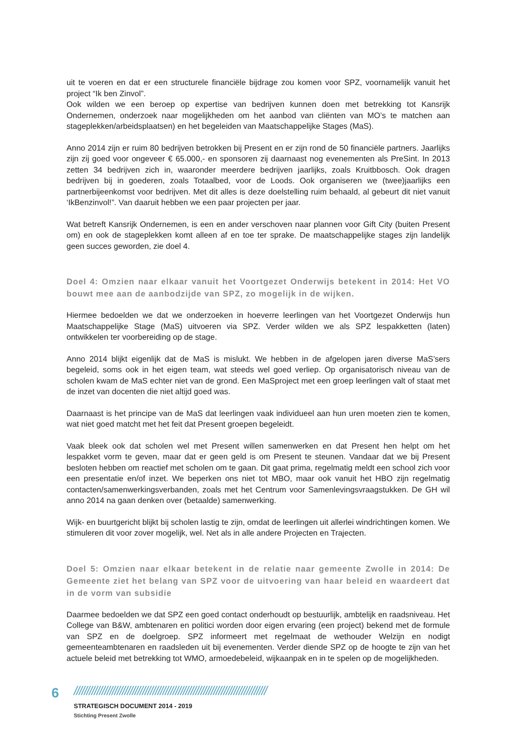uit te voeren en dat er een structurele financiële bijdrage zou komen voor SPZ, voornamelijk vanuit het project “Ik ben Zinvol”.
Ook wilden we een beroep op expertise van bedrijven kunnen doen met betrekking tot Kansrijk Ondernemen, onderzoek naar mogelijkheden om het aanbod van cliënten van MO’s te matchen aan stageplekken/arbeidsplaatsen) en het begeleiden van Maatschappelijke Stages (MaS).
Anno 2014 zijn er ruim 80 bedrijven betrokken bij Present en er zijn rond de 50 financiële partners. Jaarlijks zijn zij goed voor ongeveer € 65.000,- en sponsoren zij daarnaast nog evenementen als PreSint. In 2013 zetten 34 bedrijven zich in, waaronder meerdere bedrijven jaarlijks, zoals Kruitbbosch. Ook dragen bedrijven bij in goederen, zoals Totaalbed, voor de Loods. Ook organiseren we (twee)jaarlijks een partnerbijeenkomst voor bedrijven. Met dit alles is deze doelstelling ruim behaald, al gebeurt dit niet vanuit ‘IkBenzinvol!”. Van daaruit hebben we een paar projecten per jaar.
Wat betreft Kansrijk Ondernemen, is een en ander verschoven naar plannen voor Gift City (buiten Present om) en ook de stageplekken komt alleen af en toe ter sprake. De maatschappelijke stages zijn landelijk geen succes geworden, zie doel 4.
Doel 4: Omzien naar elkaar vanuit het Voortgezet Onderwijs betekent in 2014: Het VO bouwt mee aan de aanbodzijde van SPZ, zo mogelijk in de wijken.
Hiermee bedoelden we dat we onderzoeken in hoeverre leerlingen van het Voortgezet Onderwijs hun Maatschappelijke Stage (MaS) uitvoeren via SPZ. Verder wilden we als SPZ lespakketten (laten) ontwikkelen ter voorbereiding op de stage.
Anno 2014 blijkt eigenlijk dat de MaS is mislukt. We hebben in de afgelopen jaren diverse MaS’sers begeleid, soms ook in het eigen team, wat steeds wel goed verliep. Op organisatorisch niveau van de scholen kwam de MaS echter niet van de grond. Een MaSproject met een groep leerlingen valt of staat met de inzet van docenten die niet altijd goed was.
Daarnaast is het principe van de MaS dat leerlingen vaak individueel aan hun uren moeten zien te komen, wat niet goed matcht met het feit dat Present groepen begeleidt.
Vaak bleek ook dat scholen wel met Present willen samenwerken en dat Present hen helpt om het lespakket vorm te geven, maar dat er geen geld is om Present te steunen. Vandaar dat we bij Present besloten hebben om reactief met scholen om te gaan. Dit gaat prima, regelmatig meldt een school zich voor een presentatie en/of inzet. We beperken ons niet tot MBO, maar ook vanuit het HBO zijn regelmatig contacten/samenwerkingsverbanden, zoals met het Centrum voor Samenlevingsvraagstukken. De GH wil anno 2014 na gaan denken over (betaalde) samenwerking.
Wijk- en buurtgericht blijkt bij scholen lastig te zijn, omdat de leerlingen uit allerlei windrichtingen komen. We stimuleren dit voor zover mogelijk, wel. Net als in alle andere Projecten en Trajecten.
Doel 5: Omzien naar elkaar betekent in de relatie naar gemeente Zwolle in 2014: De Gemeente ziet het belang van SPZ voor de uitvoering van haar beleid en waardeert dat in de vorm van subsidie
Daarmee bedoelden we dat SPZ een goed contact onderhoudt op bestuurlijk, ambtelijk en raadsniveau. Het College van B&W, ambtenaren en politici worden door eigen ervaring (een project) bekend met de formule van SPZ en de doelgroep. SPZ informeert met regelmaat de wethouder Welzijn en nodigt gemeenteambtenaren en raadsleden uit bij evenementen. Verder diende SPZ op de hoogte te zijn van het actuele beleid met betrekking tot WMO, armoedebeleid, wijkaanpak en in te spelen op de mogelijkheden.
6 ////////////////////////////////////////////////////////////////////////////
STRATEGISCH DOCUMENT 2014 - 2019
Stichting Present Zwolle